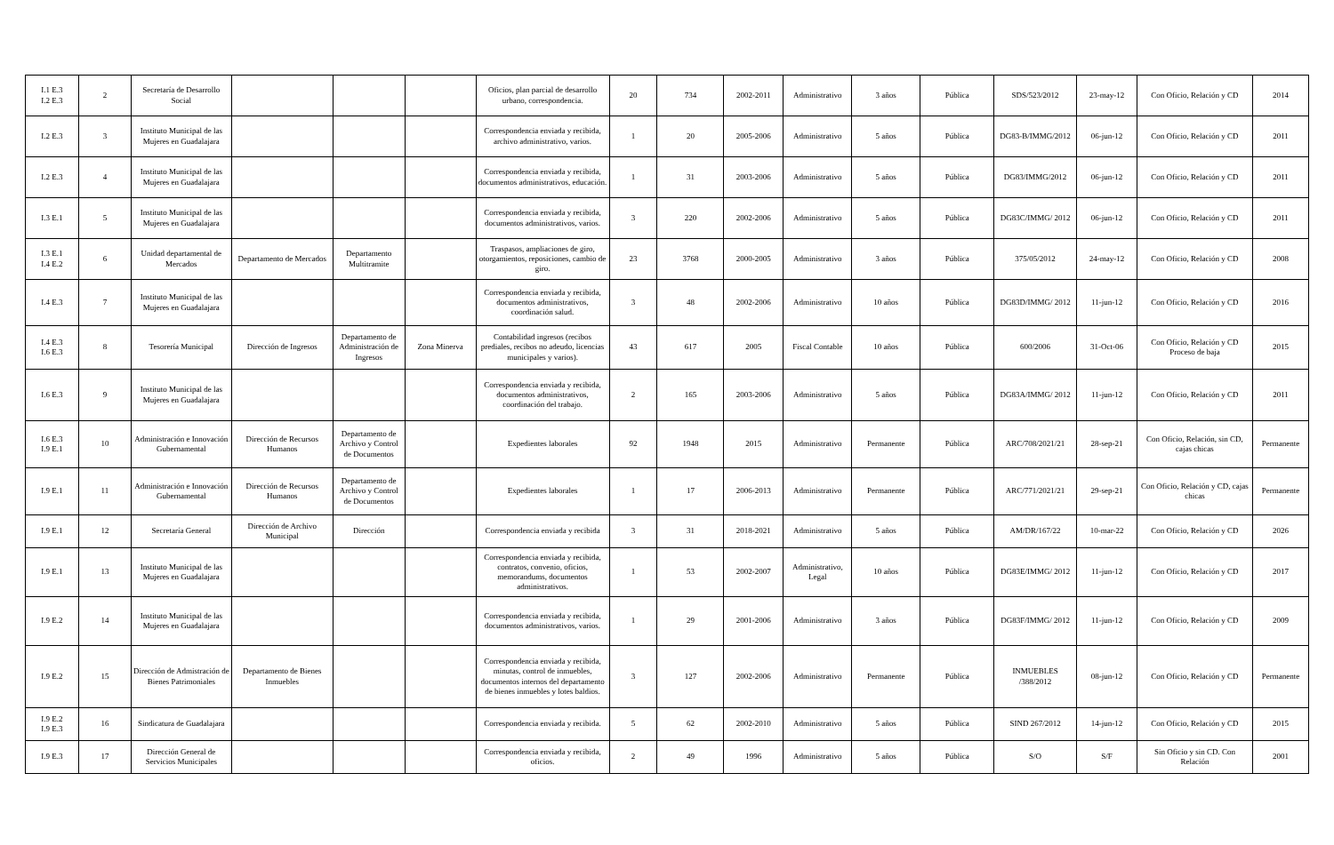| I.1 E.3 I.2 E.3 | 2 | Secretaría de Desarrollo Social | | | | Oficios, plan parcial de desarrollo urbano, correspondencia. | 20 | 734 | 2002-2011 | Administrativo | 3 años | Pública | SDS/523/2012 | 23-may-12 | Con Oficio, Relación y CD | 2014 |
| I.2 E.3 | 3 | Instituto Municipal de las Mujeres en Guadalajara | | | | Correspondencia enviada y recibida, archivo administrativo, varios. | 1 | 20 | 2005-2006 | Administrativo | 5 años | Pública | DG83-B/IMMG/2012 | 06-jun-12 | Con Oficio, Relación y CD | 2011 |
| I.2 E.3 | 4 | Instituto Municipal de las Mujeres en Guadalajara | | | | Correspondencia enviada y recibida, documentos administrativos, educación. | 1 | 31 | 2003-2006 | Administrativo | 5 años | Pública | DG83/IMMG/2012 | 06-jun-12 | Con Oficio, Relación y CD | 2011 |
| I.3 E.1 | 5 | Instituto Municipal de las Mujeres en Guadalajara | | | | Correspondencia enviada y recibida, documentos administrativos, varios. | 3 | 220 | 2002-2006 | Administrativo | 5 años | Pública | DG83C/IMMG/ 2012 | 06-jun-12 | Con Oficio, Relación y CD | 2011 |
| I.3 E.1 I.4 E.2 | 6 | Unidad departamental de Mercados | Departamento de Mercados | Departamento Multitramite | | Traspasos, ampliaciones de giro, otorgamientos, reposiciones, cambio de giro. | 23 | 3768 | 2000-2005 | Administrativo | 3 años | Pública | 375/05/2012 | 24-may-12 | Con Oficio, Relación y CD | 2008 |
| I.4 E.3 | 7 | Instituto Municipal de las Mujeres en Guadalajara | | | | Correspondencia enviada y recibida, documentos administrativos, coordinación salud. | 3 | 48 | 2002-2006 | Administrativo | 10 años | Pública | DG83D/IMMG/ 2012 | 11-jun-12 | Con Oficio, Relación y CD | 2016 |
| I.4 E.3 I.6 E.3 | 8 | Tesorería Municipal | Dirección de Ingresos | Departamento de Administración de Ingresos | Zona Minerva | Contabilidad ingresos (recibos prediales, recibos no adeudo, licencias municipales y varios). | 43 | 617 | 2005 | Fiscal Contable | 10 años | Pública | 600/2006 | 31-Oct-06 | Con Oficio, Relación y CD Proceso de baja | 2015 |
| I.6 E.3 | 9 | Instituto Municipal de las Mujeres en Guadalajara | | | | Correspondencia enviada y recibida, documentos administrativos, coordinación del trabajo. | 2 | 165 | 2003-2006 | Administrativo | 5 años | Pública | DG83A/IMMG/ 2012 | 11-jun-12 | Con Oficio, Relación y CD | 2011 |
| I.6 E.3 I.9 E.1 | 10 | Administración e Innovación Gubernamental | Dirección de Recursos Humanos | Departamento de Archivo y Control de Documentos | | Expedientes laborales | 92 | 1948 | 2015 | Administrativo | Permanente | Pública | ARC/708/2021/21 | 28-sep-21 | Con Oficio, Relación, sin CD, cajas chicas | Permanente |
| I.9 E.1 | 11 | Administración e Innovación Gubernamental | Dirección de Recursos Humanos | Departamento de Archivo y Control de Documentos | | Expedientes laborales | 1 | 17 | 2006-2013 | Administrativo | Permanente | Pública | ARC/771/2021/21 | 29-sep-21 | Con Oficio, Relación y CD, cajas chicas | Permanente |
| I.9 E.1 | 12 | Secretaría General | Dirección de Archivo Municipal | Dirección | | Correspondencia enviada y recibida | 3 | 31 | 2018-2021 | Administrativo | 5 años | Pública | AM/DR/167/22 | 10-mar-22 | Con Oficio, Relación y CD | 2026 |
| I.9 E.1 | 13 | Instituto Municipal de las Mujeres en Guadalajara | | | | Correspondencia enviada y recibida, contratos, convenio, oficios, memorandums, documentos administrativos. | 1 | 53 | 2002-2007 | Administrativo, Legal | 10 años | Pública | DG83E/IMMG/ 2012 | 11-jun-12 | Con Oficio, Relación y CD | 2017 |
| I.9 E.2 | 14 | Instituto Municipal de las Mujeres en Guadalajara | | | | Correspondencia enviada y recibida, documentos administrativos, varios. | 1 | 29 | 2001-2006 | Administrativo | 3 años | Pública | DG83F/IMMG/ 2012 | 11-jun-12 | Con Oficio, Relación y CD | 2009 |
| I.9 E.2 | 15 | Dirección de Admistración de Bienes Patrimoniales | Departamento de Bienes Inmuebles | | | Correspondencia enviada y recibida, minutas, control de inmuebles, documentos internos del departamento de bienes inmuebles y lotes baldios. | 3 | 127 | 2002-2006 | Administrativo | Permanente | Pública | INMUEBLES /388/2012 | 08-jun-12 | Con Oficio, Relación y CD | Permanente |
| I.9 E.2 I.9 E.3 | 16 | Sindicatura de Guadalajara | | | | Correspondencia enviada y recibida. | 5 | 62 | 2002-2010 | Administrativo | 5 años | Pública | SIND 267/2012 | 14-jun-12 | Con Oficio, Relación y CD | 2015 |
| I.9 E.3 | 17 | Dirección General de Servicios Municipales | | | | Correspondencia enviada y recibida, oficios. | 2 | 49 | 1996 | Administrativo | 5 años | Pública | S/O | S/F | Sin Oficio y sin CD. Con Relación | 2001 |